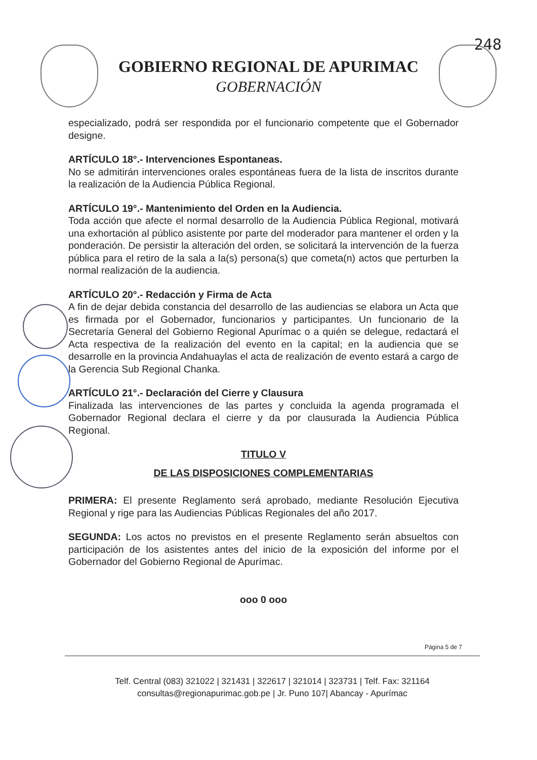248
GOBIERNO REGIONAL DE APURIMAC
GOBERNACIÓN
especializado, podrá ser respondida por el funcionario competente que el Gobernador designe.
ARTÍCULO 18°.- Intervenciones Espontaneas.
No se admitirán intervenciones orales espontáneas fuera de la lista de inscritos durante la realización de la Audiencia Pública Regional.
ARTÍCULO 19°.- Mantenimiento del Orden en la Audiencia.
Toda acción que afecte el normal desarrollo de la Audiencia Pública Regional, motivará una exhortación al público asistente por parte del moderador para mantener el orden y la ponderación. De persistir la alteración del orden, se solicitará la intervención de la fuerza pública para el retiro de la sala a la(s) persona(s) que cometa(n) actos que perturben la normal realización de la audiencia.
ARTÍCULO 20°.- Redacción y Firma de Acta
A fin de dejar debida constancia del desarrollo de las audiencias se elabora un Acta que es firmada por el Gobernador, funcionarios y participantes. Un funcionario de la Secretaría General del Gobierno Regional Apurímac o a quién se delegue, redactará el Acta respectiva de la realización del evento en la capital; en la audiencia que se desarrolle en la provincia Andahuaylas el acta de realización de evento estará a cargo de la Gerencia Sub Regional Chanka.
ARTÍCULO 21°.- Declaración del Cierre y Clausura
Finalizada las intervenciones de las partes y concluida la agenda programada el Gobernador Regional declara el cierre y da por clausurada la Audiencia Pública Regional.
TITULO V
DE LAS DISPOSICIONES COMPLEMENTARIAS
PRIMERA: El presente Reglamento será aprobado, mediante Resolución Ejecutiva Regional y rige para las Audiencias Públicas Regionales del año 2017.
SEGUNDA: Los actos no previstos en el presente Reglamento serán absueltos con participación de los asistentes antes del inicio de la exposición del informe por el Gobernador del Gobierno Regional de Apurímac.
ooo 0 ooo
Página 5 de 7
Telf. Central (083) 321022 | 321431 | 322617 | 321014 | 323731 | Telf. Fax: 321164
consultas@regionapurimac.gob.pe | Jr. Puno 107| Abancay - Apurímac